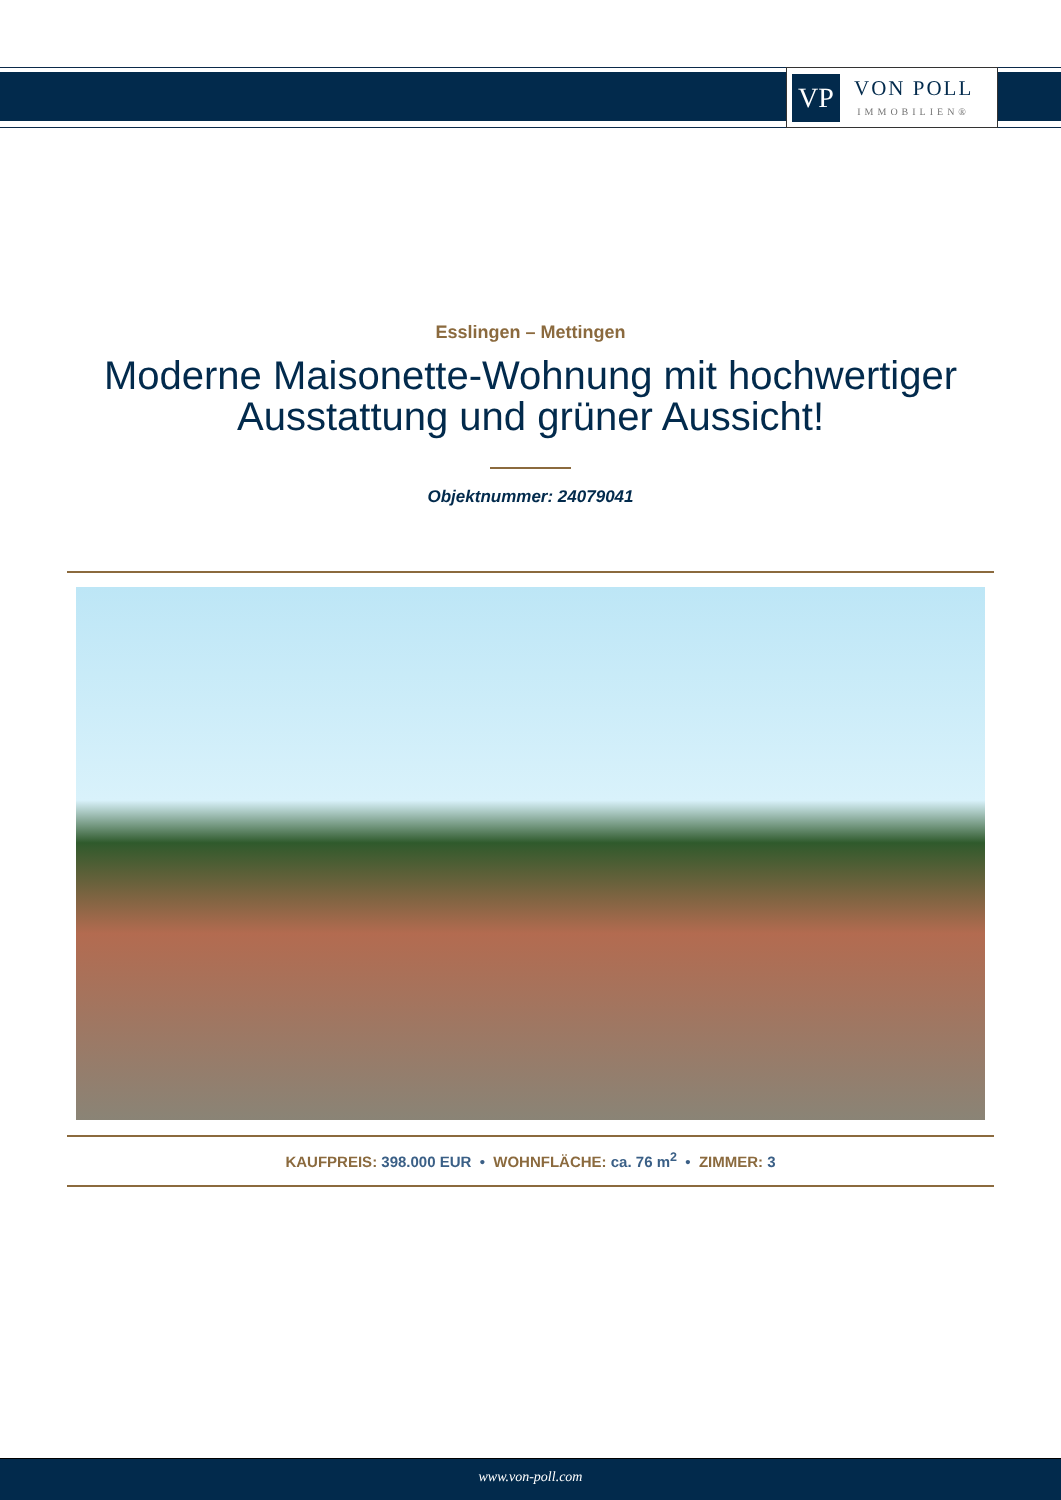VP
VON POLL
IMMOBILIEN®
Esslingen – Mettingen
Moderne Maisonette-Wohnung mit hochwertiger
Ausstattung und grüner Aussicht!
Objektnummer: 24079041
KAUFPREIS: 398.000 EUR • WOHNFLÄCHE: ca. 76 m<sup>2</sup> • ZIMMER: 3
www.von-poll.com